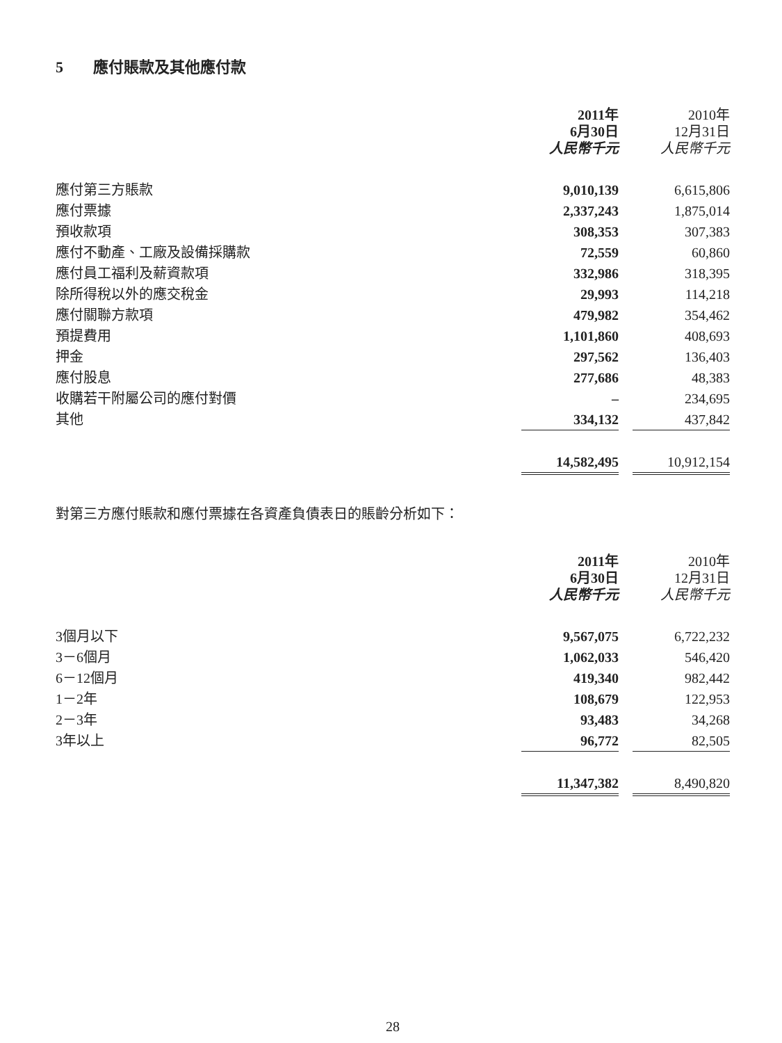5 應付賬款及其他應付款
| | 2011年 6月30日 人民幣千元 | | 2010年 12月31日 人民幣千元 |
| 應付第三方賬款 | 9,010,139 | | 6,615,806 |
| 應付票據 | 2,337,243 | | 1,875,014 |
| 預收款項 | 308,353 | | 307,383 |
| 應付不動產、工廠及設備採購款 | 72,559 | | 60,860 |
| 應付員工福利及薪資款項 | 332,986 | | 318,395 |
| 除所得稅以外的應交稅金 | 29,993 | | 114,218 |
| 應付關聯方款項 | 479,982 | | 354,462 |
| 預提費用 | 1,101,860 | | 408,693 |
| 押金 | 297,562 | | 136,403 |
| 應付股息 | 277,686 | | 48,383 |
| 收購若干附屬公司的應付對價 | – | | 234,695 |
| 其他 | 334,132 | | 437,842 |
| | 14,582,495 | | 10,912,154 |
對第三方應付賬款和應付票據在各資產負債表日的賬齡分析如下：
| | 2011年 6月30日 人民幣千元 | | 2010年 12月31日 人民幣千元 |
| 3個月以下 | 9,567,075 | | 6,722,232 |
| 3－6個月 | 1,062,033 | | 546,420 |
| 6－12個月 | 419,340 | | 982,442 |
| 1－2年 | 108,679 | | 122,953 |
| 2－3年 | 93,483 | | 34,268 |
| 3年以上 | 96,772 | | 82,505 |
| | 11,347,382 | | 8,490,820 |
28